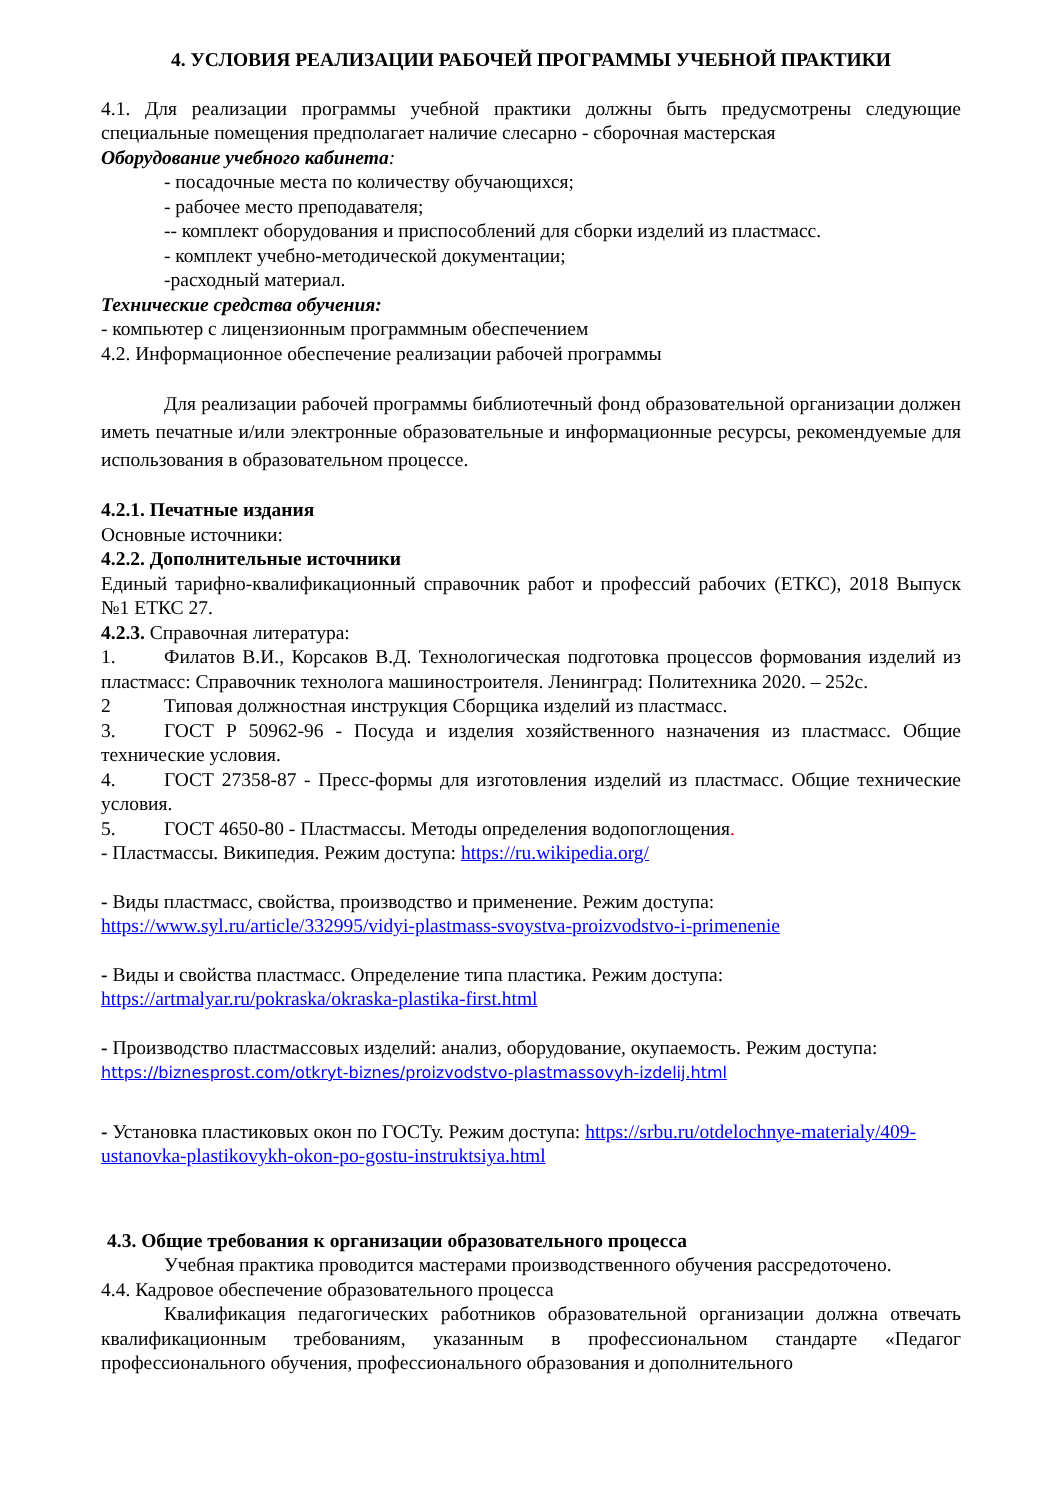4. УСЛОВИЯ РЕАЛИЗАЦИИ РАБОЧЕЙ ПРОГРАММЫ УЧЕБНОЙ ПРАКТИКИ
4.1. Для реализации программы учебной практики должны быть предусмотрены следующие специальные помещения предполагает наличие слесарно - сборочная мастерская
Оборудование учебного кабинета:
- посадочные места по количеству обучающихся;
- рабочее место преподавателя;
-- комплект оборудования и приспособлений для сборки изделий из пластмасс.
- комплект учебно-методической документации;
-расходный материал.
Технические средства обучения:
- компьютер с лицензионным программным обеспечением
4.2. Информационное обеспечение реализации рабочей программы
Для реализации рабочей программы библиотечный фонд образовательной организации должен иметь печатные и/или электронные образовательные и информационные ресурсы, рекомендуемые для использования в образовательном процессе.
4.2.1. Печатные издания
Основные источники:
4.2.2. Дополнительные источники
Единый тарифно-квалификационный справочник работ и профессий рабочих (ЕТКС), 2018 Выпуск №1 ЕТКС 27.
4.2.3. Справочная литература:
1. Филатов В.И., Корсаков В.Д. Технологическая подготовка процессов формования изделий из пластмасс: Справочник технолога машиностроителя. Ленинград: Политехника 2020. – 252с.
2 Типовая должностная инструкция Сборщика изделий из пластмасс.
3. ГОСТ Р 50962-96 - Посуда и изделия хозяйственного назначения из пластмасс. Общие технические условия.
4. ГОСТ 27358-87 - Пресс-формы для изготовления изделий из пластмасс. Общие технические условия.
5. ГОСТ 4650-80 - Пластмассы. Методы определения водопоглощения.
- Пластмассы. Википедия. Режим доступа: https://ru.wikipedia.org/
- Виды пластмасс, свойства, производство и применение. Режим доступа:
https://www.syl.ru/article/332995/vidyi-plastmass-svoystva-proizvodstvo-i-primenenie
- Виды и свойства пластмасс. Определение типа пластика. Режим доступа:
https://artmalyar.ru/pokraska/okraska-plastika-first.html
- Производство пластмассовых изделий: анализ, оборудование, окупаемость. Режим доступа:
https://biznesprost.com/otkryt-biznes/proizvodstvo-plastmassovyh-izdelij.html
- Установка пластиковых окон по ГОСТу. Режим доступа: https://srbu.ru/otdelochnye-materialy/409-ustanovka-plastikovykh-okon-po-gostu-instruktsiya.html
4.3. Общие требования к организации образовательного процесса
Учебная практика проводится мастерами производственного обучения рассредоточено.
4.4. Кадровое обеспечение образовательного процесса
Квалификация педагогических работников образовательной организации должна отвечать квалификационным требованиям, указанным в профессиональном стандарте «Педагог профессионального обучения, профессионального образования и дополнительного